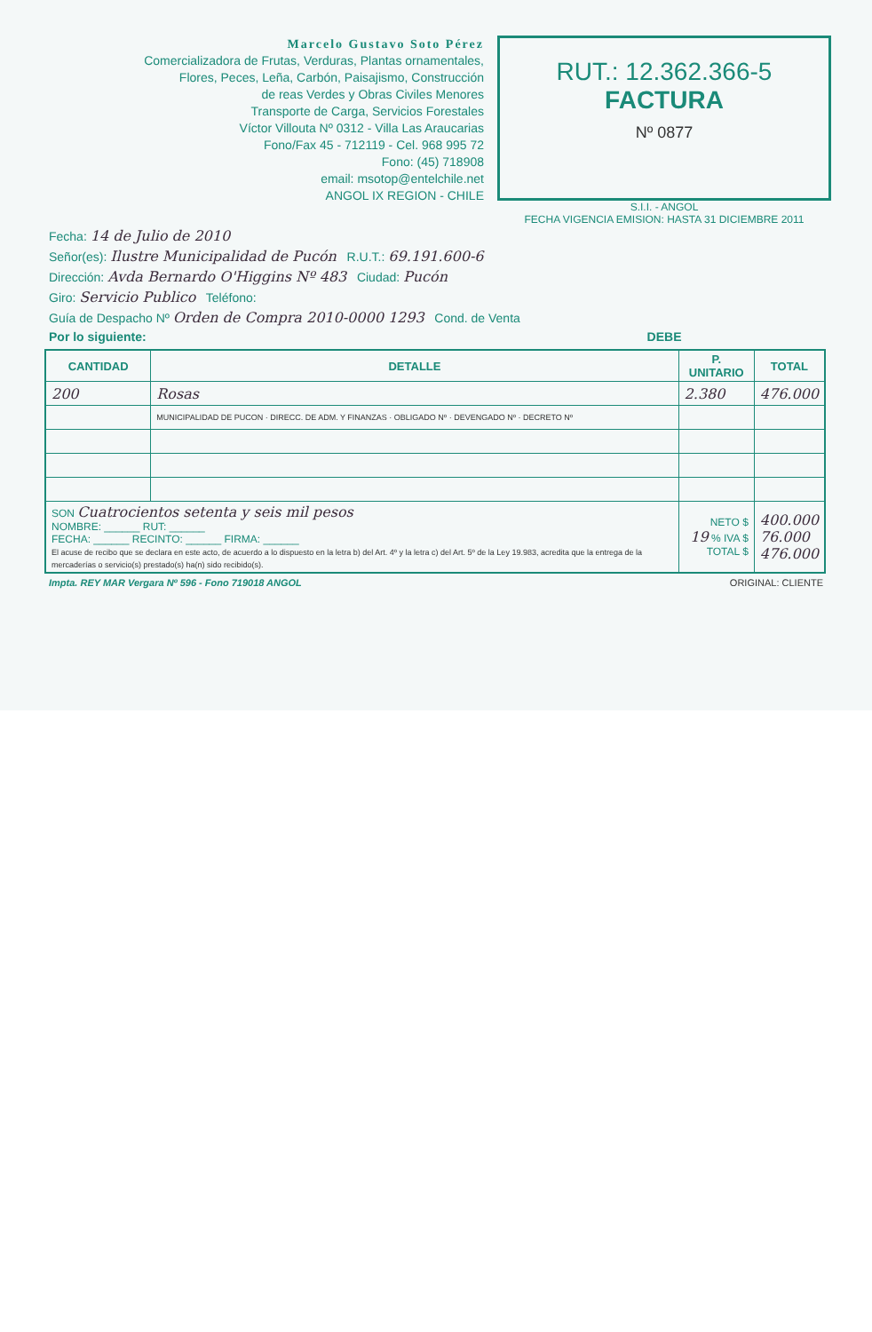Marcelo Gustavo Soto Pérez
Comercializadora de Frutas, Verduras, Plantas ornamentales,
Flores, Peces, Leña, Carbón, Paisajismo, Construcción
de reas Verdes y Obras Civiles Menores
Transporte de Carga, Servicios Forestales
Víctor Villouta Nº 0312 - Villa Las Araucarias
Fono/Fax 45 - 712119 - Cel. 968 995 72
Fono: (45) 718908
email: msotop@entelchile.net
ANGOL IX REGION - CHILE
RUT.: 12.362.366-5
FACTURA
Nº 0877
S.I.I. - ANGOL
FECHA VIGENCIA EMISION: HASTA 31 DICIEMBRE 2011
Fecha: 14 de Julio de 2010
Señor(es): Ilustre Municipalidad de Pucón R.U.T.: 69.191.600-6
Dirección: Avda Bernardo O'Higgins Nº 483 Ciudad: Pucón
Giro: Servicio Publico Teléfono:
Guía de Despacho Nº Orden de Compra 2010-0000 1293 Cond. de Venta
Por lo siguiente: DEBE
| CANTIDAD | DETALLE | P. UNITARIO | TOTAL |
| --- | --- | --- | --- |
| 200 | Rosas | 2.380 | 476.000 |
| | MUNICIPALIDAD DE PUCON · DIRECC. DE ADM. Y FINANZAS · OBLIGADO Nº · DEVENGADO Nº · DECRETO Nº | | |
| SON Cuatrocientos setenta y seis mil pesos NOMBRE: ______ RUT: ______ FECHA: ______ RECINTO: ______ FIRMA: ______ El acuse de recibo que se declara en este acto, de acuerdo a lo dispuesto en la letra b) del Art. 4º y la letra c) del Art. 5º de la Ley 19.983, acredita que la entrega de la mercaderías o servicio(s) prestado(s) ha(n) sido recibido(s). | | NETO $ 19 % IVA $ TOTAL $ | 400.000 76.000 476.000 |
Impta. REY MAR Vergara Nº 596 - Fono 719018 ANGOL ORIGINAL: CLIENTE